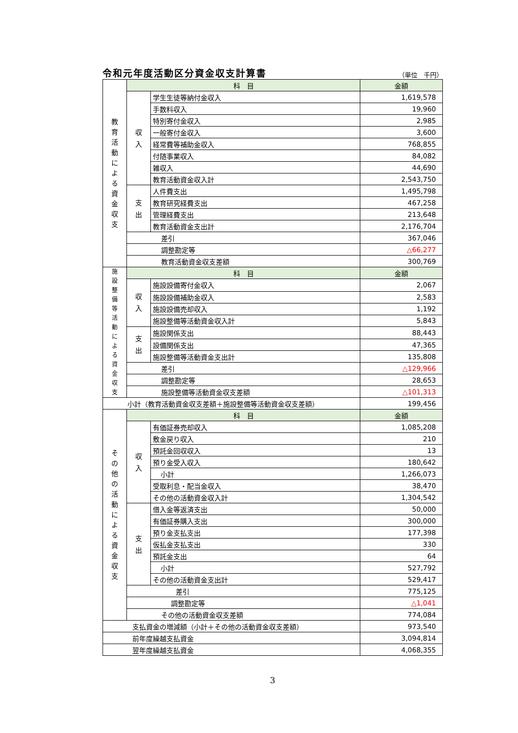令和元年度活動区分資金収支計算書 （単位　千円）
| 教 育 活 動 に よ る 資 金 収 支 | 科 目 | | 金額 |
| | 収 入 | 学生生徒等納付金収入 | 1,619,578 |
| | | 手数料収入 | 19,960 |
| | | 特別寄付金収入 | 2,985 |
| | | 一般寄付金収入 | 3,600 |
| | | 経常費等補助金収入 | 768,855 |
| | | 付随事業収入 | 84,082 |
| | | 雑収入 | 44,690 |
| | | 教育活動資金収入計 | 2,543,750 |
| | 支 出 | 人件費支出 | 1,495,798 |
| | | 教育研究経費支出 | 467,258 |
| | | 管理経費支出 | 213,648 |
| | | 教育活動資金支出計 | 2,176,704 |
| | 差引 | | 367,046 |
| | 調整勘定等 | | △66,277 |
| | 教育活動資金収支差額 | | 300,769 |
| 施 設 整 備 等 活 動 に よ る 資 金 収 支 | 科 目 | | 金額 |
| | 収 入 | 施設設備寄付金収入 | 2,067 |
| | | 施設設備補助金収入 | 2,583 |
| | | 施設設備売却収入 | 1,192 |
| | | 施設整備等活動資金収入計 | 5,843 |
| | 支 出 | 施設関係支出 | 88,443 |
| | | 設備関係支出 | 47,365 |
| | | 施設整備等活動資金支出計 | 135,808 |
| | 差引 | | △129,966 |
| | 調整勘定等 | | 28,653 |
| | 施設整備等活動資金収支差額 | | △101,313 |
| 小計（教育活動資金収支差額＋施設整備等活動資金収支差額） | | | 199,456 |
| そ の 他 の 活 動 に よ る 資 金 収 支 | 科 目 | | 金額 |
| | 収 入 | 有価証券売却収入 | 1,085,208 |
| | | 敷金戻り収入 | 210 |
| | | 預託金回収収入 | 13 |
| | | 預り金受入収入 | 180,642 |
| | | 小計 | 1,266,073 |
| | | 受取利息・配当金収入 | 38,470 |
| | | その他の活動資金収入計 | 1,304,542 |
| | 支 出 | 借入金等返済支出 | 50,000 |
| | | 有価証券購入支出 | 300,000 |
| | | 預り金支払支出 | 177,398 |
| | | 仮払金支払支出 | 330 |
| | | 預託金支出 | 64 |
| | | 小計 | 527,792 |
| | | その他の活動資金支出計 | 529,417 |
| | 差引 | | 775,125 |
| | 調整勘定等 | | △1,041 |
| | その他の活動資金収支差額 | | 774,084 |
| 支払資金の増減額（小計＋その他の活動資金収支差額） | | | 973,540 |
| 前年度繰越支払資金 | | | 3,094,814 |
| 翌年度繰越支払資金 | | | 4,068,355 |
3